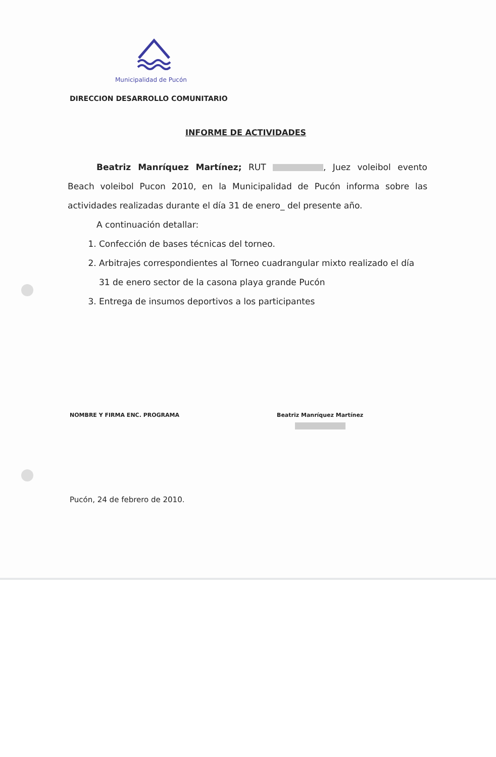Municipalidad de Pucón
DIRECCION DESARROLLO COMUNITARIO
INFORME DE ACTIVIDADES
Beatriz Manríquez Martínez; RUT , Juez voleibol evento Beach voleibol Pucon 2010, en la Municipalidad de Pucón informa sobre las actividades realizadas durante el día 31 de enero_ del presente año.
A continuación detallar:
1. Confección de bases técnicas del torneo.
2. Arbitrajes correspondientes al Torneo cuadrangular mixto realizado el día 31 de enero sector de la casona playa grande Pucón
3. Entrega de insumos deportivos a los participantes
NOMBRE Y FIRMA ENC. PROGRAMA Beatriz Manríquez Martínez
Pucón, 24 de febrero de 2010.